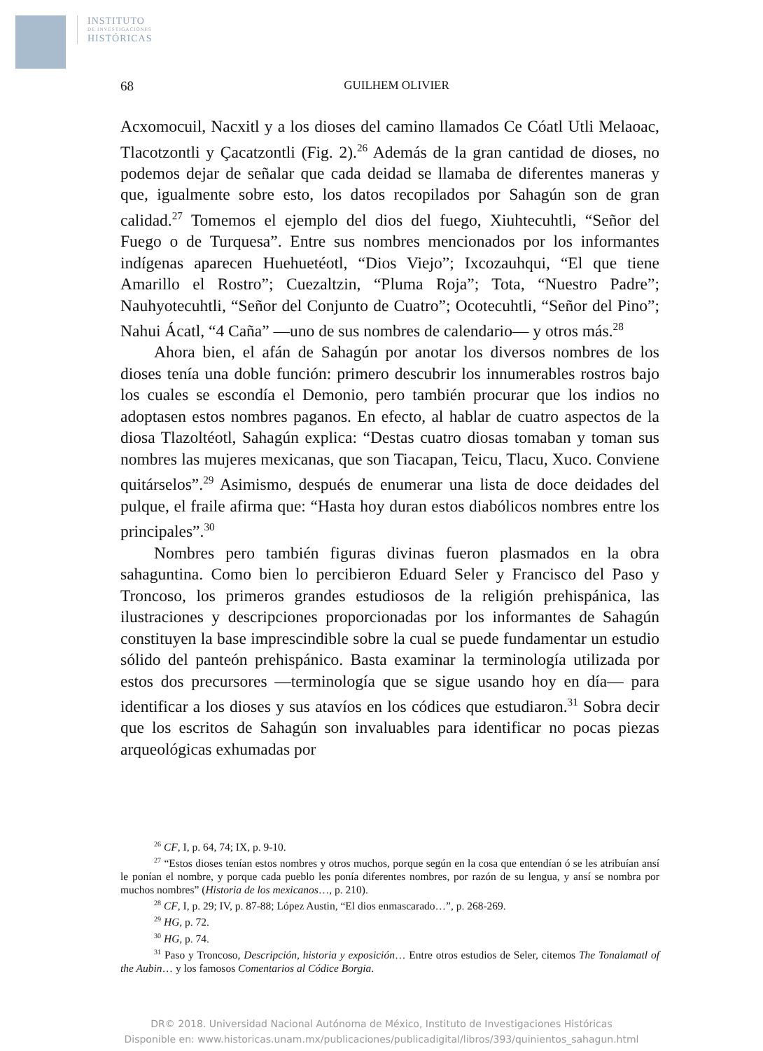INSTITUTO
DE INVESTIGACIONES
HISTÓRICAS
68
GUILHEM OLIVIER
Acxomocuil, Nacxitl y a los dioses del camino llamados Ce Cóatl Utli Melaoac, Tlacotzontli y Çacatzontli (Fig. 2).<sup>26</sup> Además de la gran cantidad de dioses, no podemos dejar de señalar que cada deidad se llamaba de diferentes maneras y que, igualmente sobre esto, los datos recopilados por Sahagún son de gran calidad.<sup>27</sup> Tomemos el ejemplo del dios del fuego, Xiuhtecuhtli, “Señor del Fuego o de Turquesa”. Entre sus nombres mencionados por los informantes indígenas aparecen Huehuetéotl, “Dios Viejo”; Ixcozauhqui, “El que tiene Amarillo el Rostro”; Cuezaltzin, “Pluma Roja”; Tota, “Nuestro Padre”; Nauhyotecuhtli, “Señor del Conjunto de Cuatro”; Ocotecuhtli, “Señor del Pino”; Nahui Ácatl, “4 Caña” —uno de sus nombres de calendario— y otros más.<sup>28</sup>
Ahora bien, el afán de Sahagún por anotar los diversos nombres de los dioses tenía una doble función: primero descubrir los innumerables rostros bajo los cuales se escondía el Demonio, pero también procurar que los indios no adoptasen estos nombres paganos. En efecto, al hablar de cuatro aspectos de la diosa Tlazoltéotl, Sahagún explica: “Destas cuatro diosas tomaban y toman sus nombres las mujeres mexicanas, que son Tiacapan, Teicu, Tlacu, Xuco. Conviene quitárselos”.<sup>29</sup> Asimismo, después de enumerar una lista de doce deidades del pulque, el fraile afirma que: “Hasta hoy duran estos diabólicos nombres entre los principales”.<sup>30</sup>
Nombres pero también figuras divinas fueron plasmados en la obra sahaguntina. Como bien lo percibieron Eduard Seler y Francisco del Paso y Troncoso, los primeros grandes estudiosos de la religión prehispánica, las ilustraciones y descripciones proporcionadas por los informantes de Sahagún constituyen la base imprescindible sobre la cual se puede fundamentar un estudio sólido del panteón prehispánico. Basta examinar la terminología utilizada por estos dos precursores —terminología que se sigue usando hoy en día— para identificar a los dioses y sus atavíos en los códices que estudiaron.<sup>31</sup> Sobra decir que los escritos de Sahagún son invaluables para identificar no pocas piezas arqueológicas exhumadas por
<sup>26</sup> CF, I, p. 64, 74; IX, p. 9-10.
<sup>27</sup> “Estos dioses tenían estos nombres y otros muchos, porque según en la cosa que entendían ó se les atribuían ansí le ponían el nombre, y porque cada pueblo les ponía diferentes nombres, por razón de su lengua, y ansí se nombra por muchos nombres” (Historia de los mexicanos…, p. 210).
<sup>28</sup> CF, I, p. 29; IV, p. 87-88; López Austin, “El dios enmascarado…”, p. 268-269.
<sup>29</sup> HG, p. 72.
<sup>30</sup> HG, p. 74.
<sup>31</sup> Paso y Troncoso, Descripción, historia y exposición… Entre otros estudios de Seler, citemos The Tonalamatl of the Aubin… y los famosos Comentarios al Códice Borgia.
DR© 2018. Universidad Nacional Autónoma de México, Instituto de Investigaciones Históricas
Disponible en: www.historicas.unam.mx/publicaciones/publicadigital/libros/393/quinientos_sahagun.html